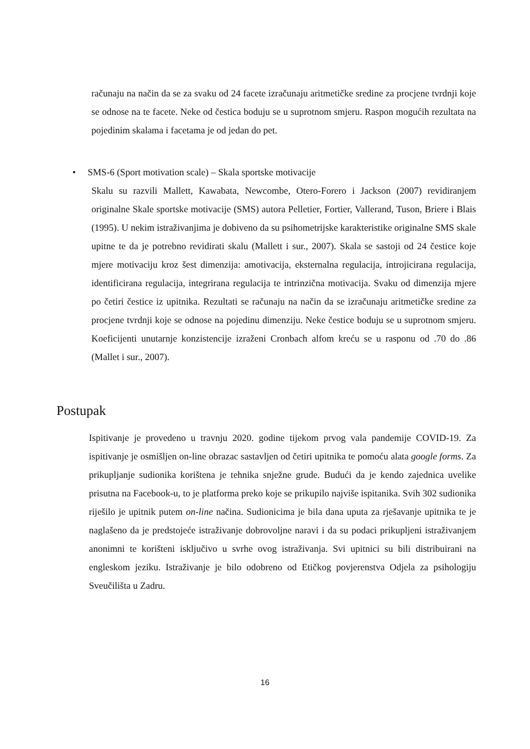računaju na način da se za svaku od 24 facete izračunaju aritmetičke sredine za procjene tvrdnji koje se odnose na te facete. Neke od čestica boduju se u suprotnom smjeru. Raspon mogućih rezultata na pojedinim skalama i facetama je od jedan do pet.
• SMS-6 (Sport motivation scale) – Skala sportske motivacije
Skalu su razvili Mallett, Kawabata, Newcombe, Otero-Forero i Jackson (2007) revidiranjem originalne Skale sportske motivacije (SMS) autora Pelletier, Fortier, Vallerand, Tuson, Briere i Blais (1995). U nekim istraživanjima je dobiveno da su psihometrijske karakteristike originalne SMS skale upitne te da je potrebno revidirati skalu (Mallett i sur., 2007). Skala se sastoji od 24 čestice koje mjere motivaciju kroz šest dimenzija: amotivacija, eksternalna regulacija, introjicirana regulacija, identificirana regulacija, integrirana regulacija te intrinzična motivacija. Svaku od dimenzija mjere po četiri čestice iz upitnika. Rezultati se računaju na način da se izračunaju aritmetičke sredine za procjene tvrdnji koje se odnose na pojedinu dimenziju. Neke čestice boduju se u suprotnom smjeru. Koeficijenti unutarnje konzistencije izraženi Cronbach alfom kreću se u rasponu od .70 do .86 (Mallet i sur., 2007).
Postupak
Ispitivanje je provedeno u travnju 2020. godine tijekom prvog vala pandemije COVID-19. Za ispitivanje je osmišljen on-line obrazac sastavljen od četiri upitnika te pomoću alata google forms. Za prikupljanje sudionika korištena je tehnika snježne grude. Budući da je kendo zajednica uvelike prisutna na Facebook-u, to je platforma preko koje se prikupilo najviše ispitanika. Svih 302 sudionika riješilo je upitnik putem on-line načina. Sudionicima je bila dana uputa za rješavanje upitnika te je naglašeno da je predstojeće istraživanje dobrovoljne naravi i da su podaci prikupljeni istraživanjem anonimni te korišteni isključivo u svrhe ovog istraživanja. Svi upitnici su bili distribuirani na engleskom jeziku. Istraživanje je bilo odobreno od Etičkog povjerenstva Odjela za psihologiju Sveučilišta u Zadru.
16